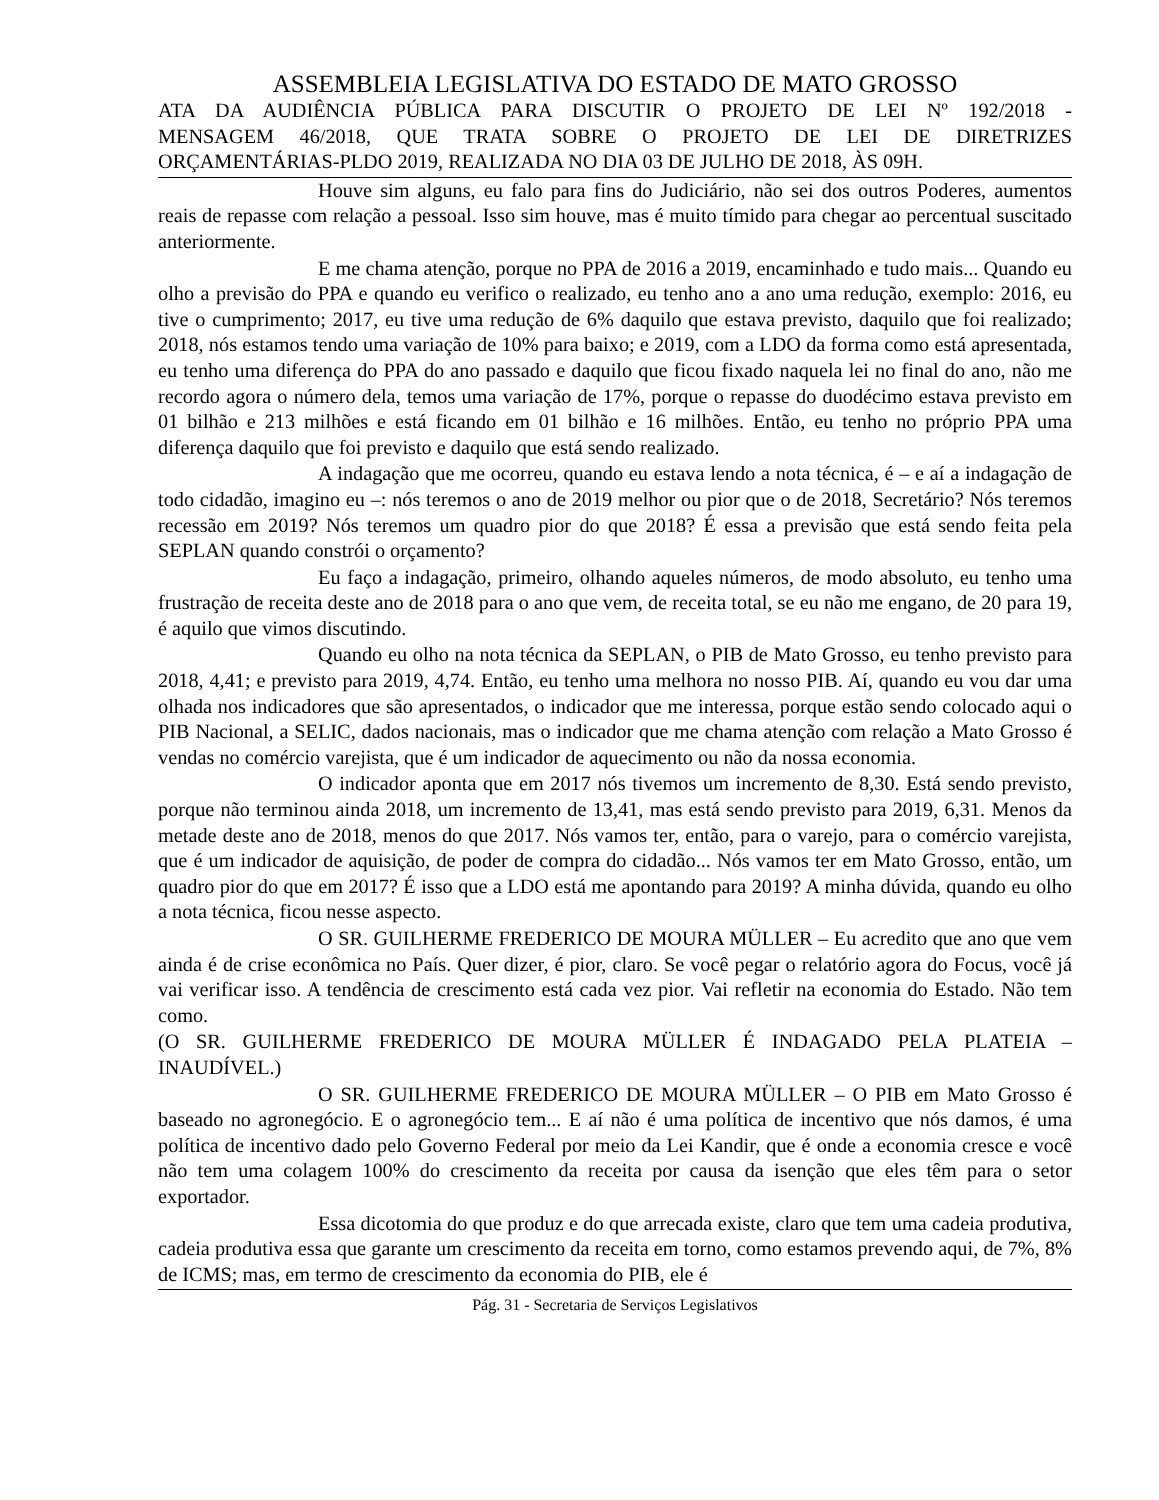ASSEMBLEIA LEGISLATIVA DO ESTADO DE MATO GROSSO
ATA DA AUDIÊNCIA PÚBLICA PARA DISCUTIR O PROJETO DE LEI Nº 192/2018 -
MENSAGEM 46/2018, QUE TRATA SOBRE O PROJETO DE LEI DE DIRETRIZES
ORÇAMENTÁRIAS-PLDO 2019, REALIZADA NO DIA 03 DE JULHO DE 2018, ÀS 09H.
Houve sim alguns, eu falo para fins do Judiciário, não sei dos outros Poderes, aumentos reais de repasse com relação a pessoal. Isso sim houve, mas é muito tímido para chegar ao percentual suscitado anteriormente.
E me chama atenção, porque no PPA de 2016 a 2019, encaminhado e tudo mais... Quando eu olho a previsão do PPA e quando eu verifico o realizado, eu tenho ano a ano uma redução, exemplo: 2016, eu tive o cumprimento; 2017, eu tive uma redução de 6% daquilo que estava previsto, daquilo que foi realizado; 2018, nós estamos tendo uma variação de 10% para baixo; e 2019, com a LDO da forma como está apresentada, eu tenho uma diferença do PPA do ano passado e daquilo que ficou fixado naquela lei no final do ano, não me recordo agora o número dela, temos uma variação de 17%, porque o repasse do duodécimo estava previsto em 01 bilhão e 213 milhões e está ficando em 01 bilhão e 16 milhões. Então, eu tenho no próprio PPA uma diferença daquilo que foi previsto e daquilo que está sendo realizado.
A indagação que me ocorreu, quando eu estava lendo a nota técnica, é – e aí a indagação de todo cidadão, imagino eu –: nós teremos o ano de 2019 melhor ou pior que o de 2018, Secretário? Nós teremos recessão em 2019? Nós teremos um quadro pior do que 2018? É essa a previsão que está sendo feita pela SEPLAN quando constrói o orçamento?
Eu faço a indagação, primeiro, olhando aqueles números, de modo absoluto, eu tenho uma frustração de receita deste ano de 2018 para o ano que vem, de receita total, se eu não me engano, de 20 para 19, é aquilo que vimos discutindo.
Quando eu olho na nota técnica da SEPLAN, o PIB de Mato Grosso, eu tenho previsto para 2018, 4,41; e previsto para 2019, 4,74. Então, eu tenho uma melhora no nosso PIB. Aí, quando eu vou dar uma olhada nos indicadores que são apresentados, o indicador que me interessa, porque estão sendo colocado aqui o PIB Nacional, a SELIC, dados nacionais, mas o indicador que me chama atenção com relação a Mato Grosso é vendas no comércio varejista, que é um indicador de aquecimento ou não da nossa economia.
O indicador aponta que em 2017 nós tivemos um incremento de 8,30. Está sendo previsto, porque não terminou ainda 2018, um incremento de 13,41, mas está sendo previsto para 2019, 6,31. Menos da metade deste ano de 2018, menos do que 2017. Nós vamos ter, então, para o varejo, para o comércio varejista, que é um indicador de aquisição, de poder de compra do cidadão... Nós vamos ter em Mato Grosso, então, um quadro pior do que em 2017? É isso que a LDO está me apontando para 2019? A minha dúvida, quando eu olho a nota técnica, ficou nesse aspecto.
O SR. GUILHERME FREDERICO DE MOURA MÜLLER – Eu acredito que ano que vem ainda é de crise econômica no País. Quer dizer, é pior, claro. Se você pegar o relatório agora do Focus, você já vai verificar isso. A tendência de crescimento está cada vez pior. Vai refletir na economia do Estado. Não tem como.
(O SR. GUILHERME FREDERICO DE MOURA MÜLLER É INDAGADO PELA PLATEIA – INAUDÍVEL.)
O SR. GUILHERME FREDERICO DE MOURA MÜLLER – O PIB em Mato Grosso é baseado no agronegócio. E o agronegócio tem... E aí não é uma política de incentivo que nós damos, é uma política de incentivo dado pelo Governo Federal por meio da Lei Kandir, que é onde a economia cresce e você não tem uma colagem 100% do crescimento da receita por causa da isenção que eles têm para o setor exportador.
Essa dicotomia do que produz e do que arrecada existe, claro que tem uma cadeia produtiva, cadeia produtiva essa que garante um crescimento da receita em torno, como estamos prevendo aqui, de 7%, 8% de ICMS; mas, em termo de crescimento da economia do PIB, ele é
Pág. 31 - Secretaria de Serviços Legislativos